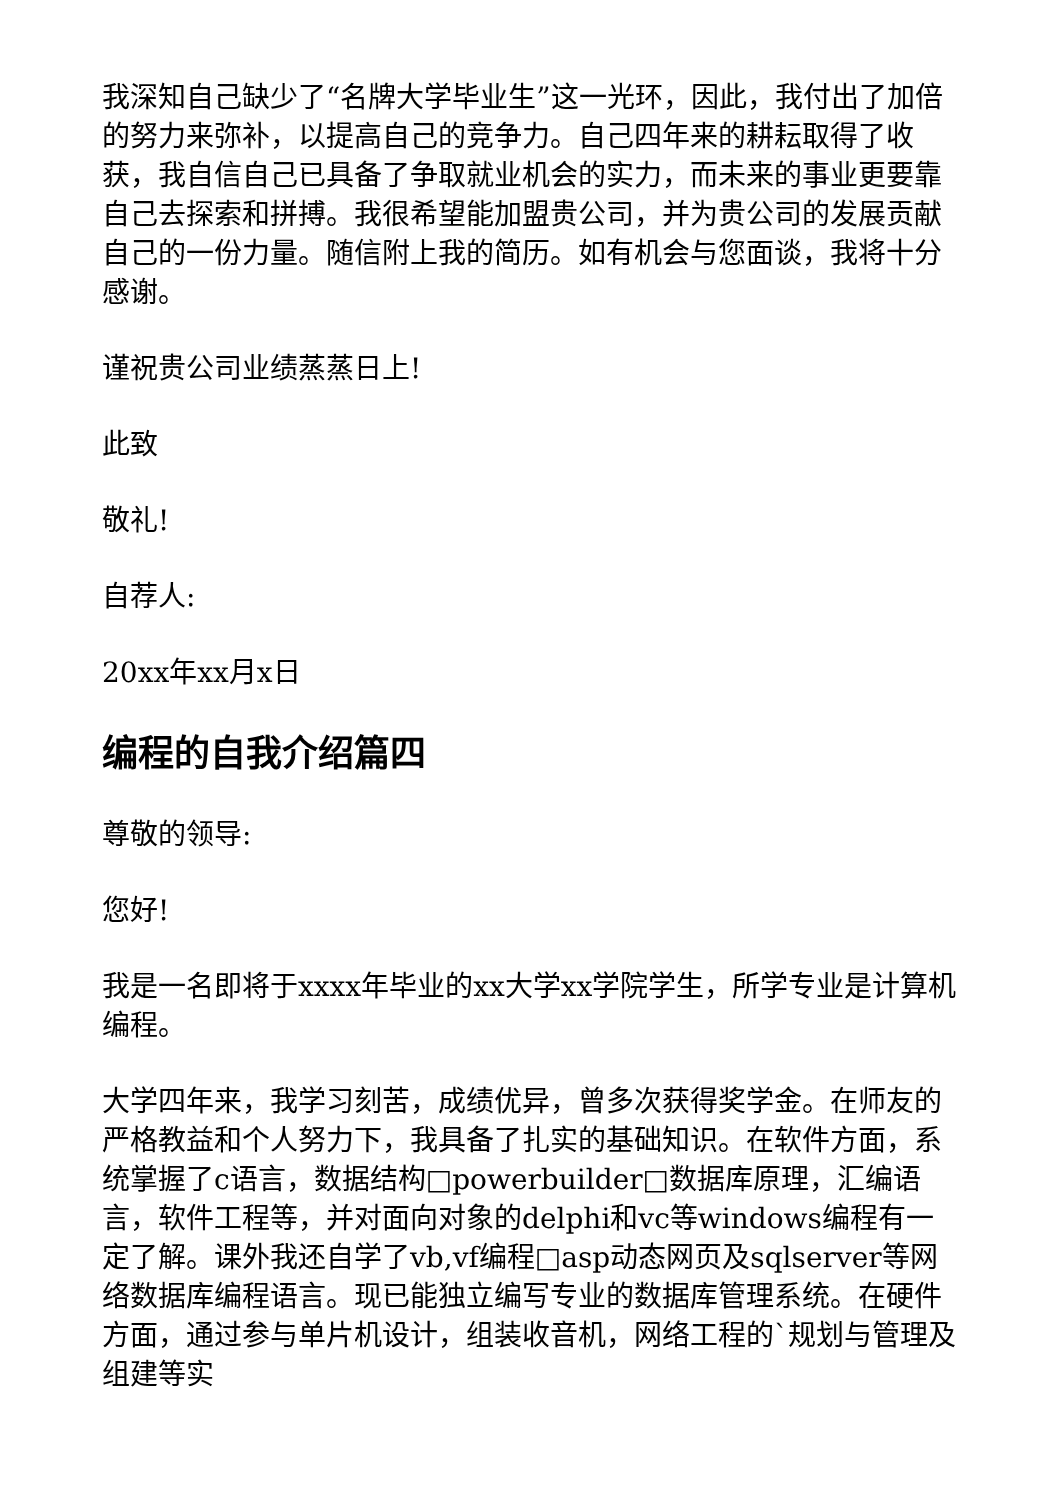我深知自己缺少了“名牌大学毕业生”这一光环，因此，我付出了加倍的努力来弥补，以提高自己的竞争力。自己四年来的耕耘取得了收获，我自信自己已具备了争取就业机会的实力，而未来的事业更要靠自己去探索和拼搏。我很希望能加盟贵公司，并为贵公司的发展贡献自己的一份力量。随信附上我的简历。如有机会与您面谈，我将十分感谢。
谨祝贵公司业绩蒸蒸日上!
此致
敬礼!
自荐人:
20xx年xx月x日
编程的自我介绍篇四
尊敬的领导:
您好!
我是一名即将于xxxx年毕业的xx大学xx学院学生，所学专业是计算机编程。
大学四年来，我学习刻苦，成绩优异，曾多次获得奖学金。在师友的严格教益和个人努力下，我具备了扎实的基础知识。在软件方面，系统掌握了c语言，数据结构□powerbuilder□数据库原理，汇编语言，软件工程等，并对面向对象的delphi和vc等windows编程有一定了解。课外我还自学了vb,vf编程□asp动态网页及sqlserver等网络数据库编程语言。现已能独立编写专业的数据库管理系统。在硬件方面，通过参与单片机设计，组装收音机，网络工程的`规划与管理及组建等实